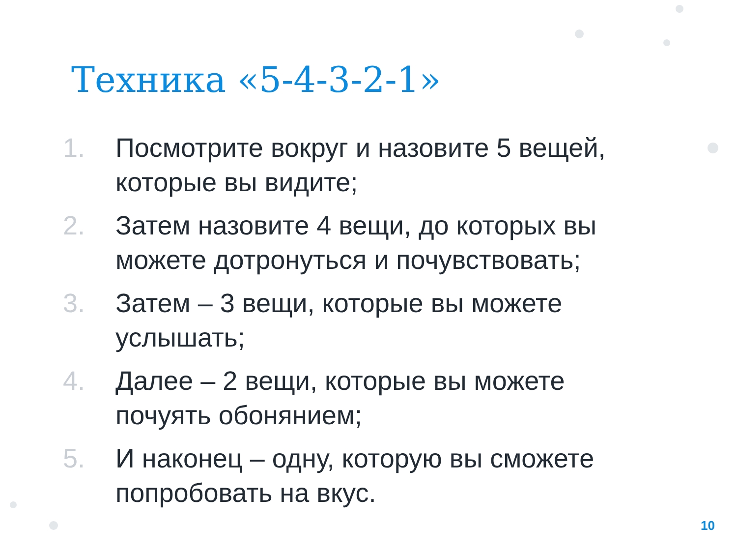Техника «5-4-3-2-1»
1. Посмотрите вокруг и назовите 5 вещей, которые вы видите;
2. Затем назовите 4 вещи, до которых вы можете дотронуться и почувствовать;
3. Затем – 3 вещи, которые вы можете услышать;
4. Далее – 2 вещи, которые вы можете почуять обонянием;
5. И наконец – одну, которую вы сможете попробовать на вкус.
10